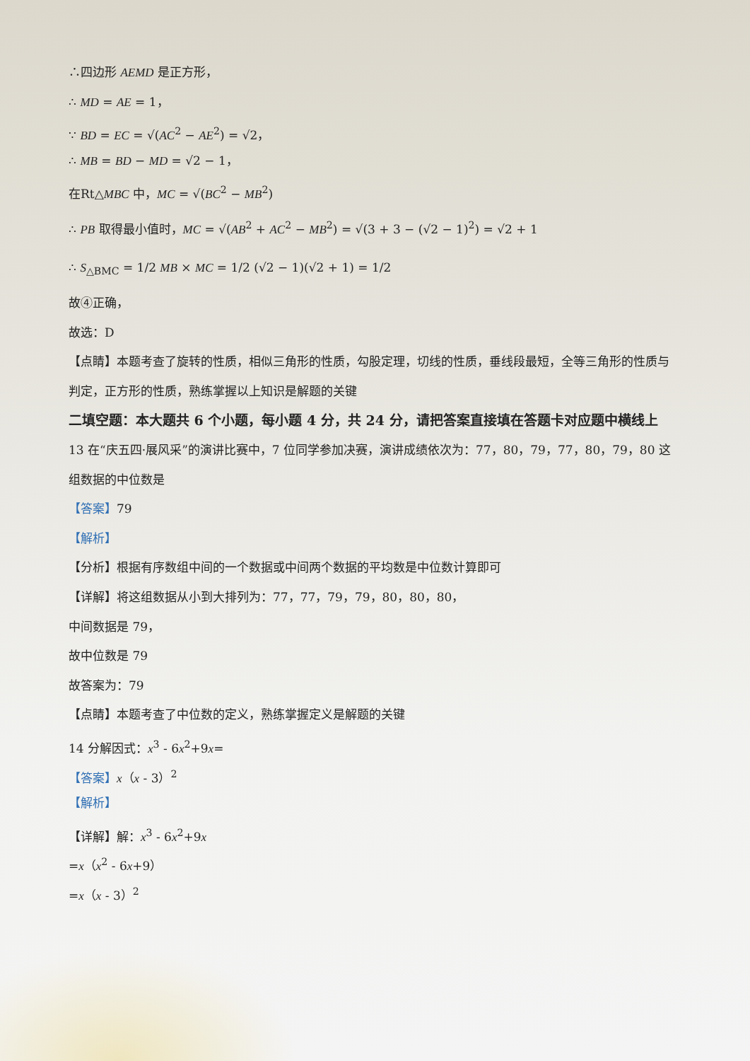∴四边形 AEMD 是正方形，
∴ MD = AE = 1，
∵ BD = EC = √(AC<sup>2</sup> − AE<sup>2</sup>) = √2，
∴ MB = BD − MD = √2 − 1，
在Rt△MBC 中，MC = √(BC<sup>2</sup> − MB<sup>2</sup>)
∴ PB 取得最小值时，MC = √(AB<sup>2</sup> + AC<sup>2</sup> − MB<sup>2</sup>) = √(3 + 3 − (√2 − 1)<sup>2</sup>) = √2 + 1
∴ S<sub>△BMC</sub> = 1/2 MB × MC = 1/2 (√2 − 1)(√2 + 1) = 1/2
故④正确，
故选：D
【点睛】本题考查了旋转的性质，相似三角形的性质，勾股定理，切线的性质，垂线段最短，全等三角形的性质与判定，正方形的性质，熟练掌握以上知识是解题的关键
二填空题：本大题共 6 个小题，每小题 4 分，共 24 分，请把答案直接填在答题卡对应题中横线上
13 在“庆五四·展风采”的演讲比赛中，7 位同学参加决赛，演讲成绩依次为：77，80，79，77，80，79，80 这组数据的中位数是
【答案】79
【解析】
【分析】根据有序数组中间的一个数据或中间两个数据的平均数是中位数计算即可
【详解】将这组数据从小到大排列为：77，77，79，79，80，80，80，
中间数据是 79，
故中位数是 79
故答案为：79
【点睛】本题考查了中位数的定义，熟练掌握定义是解题的关键
14 分解因式：x<sup>3</sup> - 6x<sup>2</sup>+9x=
【答案】x（x - 3）<sup>2</sup>
【解析】
【详解】解：x<sup>3</sup> - 6x<sup>2</sup>+9x
=x（x<sup>2</sup> - 6x+9）
=x（x - 3）<sup>2</sup>